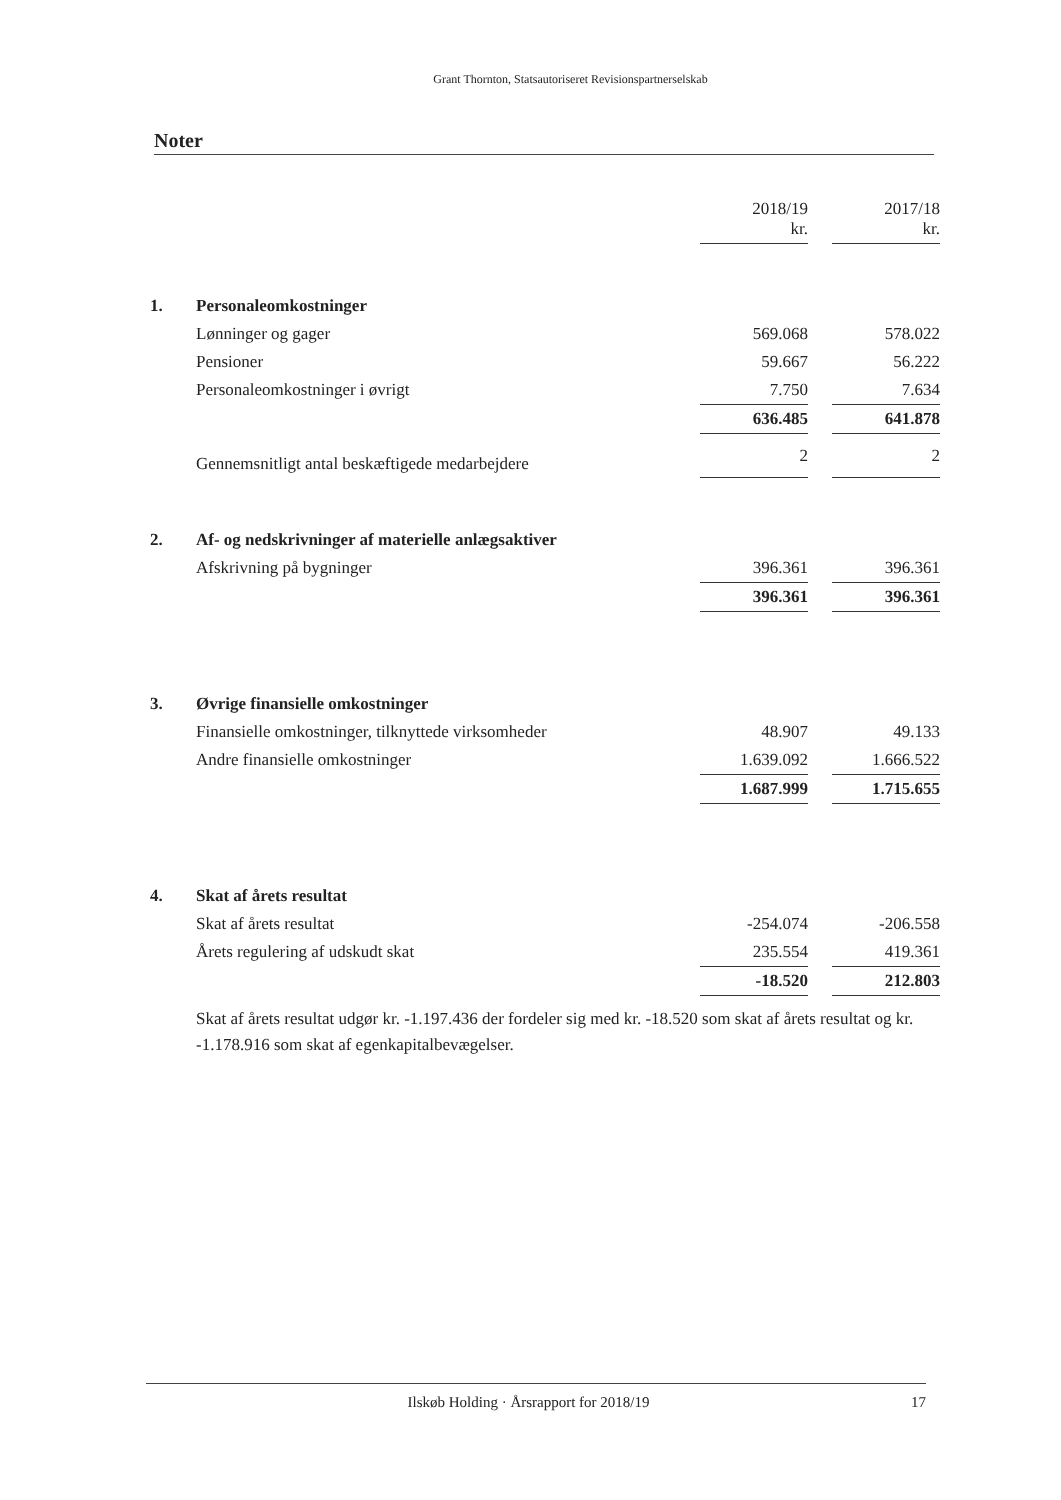Grant Thornton, Statsautoriseret Revisionspartnerselskab
Noter
| | | 2018/19 kr. | | 2017/18 kr. |
| 1. | Personaleomkostninger | | | |
| | Lønninger og gager | 569.068 | | 578.022 |
| | Pensioner | 59.667 | | 56.222 |
| | Personaleomkostninger i øvrigt | 7.750 | | 7.634 |
| | | 636.485 | | 641.878 |
| | Gennemsnitligt antal beskæftigede medarbejdere | 2 | | 2 |
| 2. | Af- og nedskrivninger af materielle anlægsaktiver | | | |
| | Afskrivning på bygninger | 396.361 | | 396.361 |
| | | 396.361 | | 396.361 |
| 3. | Øvrige finansielle omkostninger | | | |
| | Finansielle omkostninger, tilknyttede virksomheder | 48.907 | | 49.133 |
| | Andre finansielle omkostninger | 1.639.092 | | 1.666.522 |
| | | 1.687.999 | | 1.715.655 |
| 4. | Skat af årets resultat | | | |
| | Skat af årets resultat | -254.074 | | -206.558 |
| | Årets regulering af udskudt skat | 235.554 | | 419.361 |
| | | -18.520 | | 212.803 |
Skat af årets resultat udgør kr. -1.197.436 der fordeler sig med kr. -18.520 som skat af årets resultat og kr. -1.178.916 som skat af egenkapitalbevægelser.
Ilskøb Holding · Årsrapport for 2018/19 17